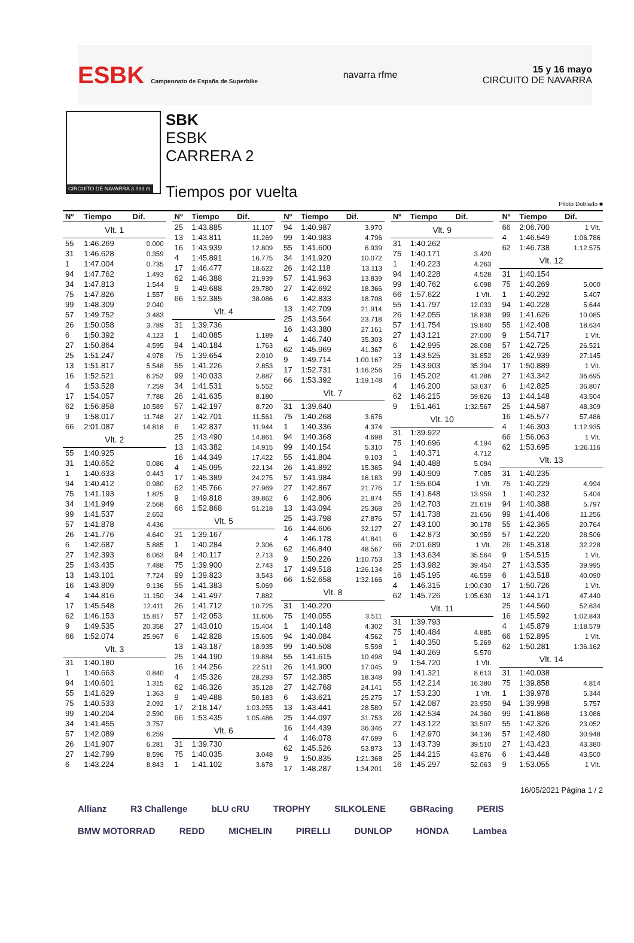ESBK Campeonato de España de Superbike
navarra rfme
15 y 16 mayo
CIRCUITO DE NAVARRA
CIRCUITO DE NAVARRA 3.933 m.
SBK
ESBK
CARRERA 2
Tiempos por vuelta
Piloto Doblado ■
| Nº | Tiempo | Dif. |
| --- | --- | --- |
| Vlt. 1 | | |
| 55 | 1:46.269 | 0.000 |
| 31 | 1:46.628 | 0.359 |
| 1 | 1:47.004 | 0.735 |
| 94 | 1:47.762 | 1.493 |
| 34 | 1:47.813 | 1.544 |
| 75 | 1:47.826 | 1.557 |
| 99 | 1:48.309 | 2.040 |
| 57 | 1:49.752 | 3.483 |
| 26 | 1:50.058 | 3.789 |
| 6 | 1:50.392 | 4.123 |
| 27 | 1:50.864 | 4.595 |
| 25 | 1:51.247 | 4.978 |
| 13 | 1:51.817 | 5.548 |
| 16 | 1:52.521 | 6.252 |
| 4 | 1:53.528 | 7.259 |
| 17 | 1:54.057 | 7.788 |
| 62 | 1:56.858 | 10.589 |
| 9 | 1:58.017 | 11.748 |
| 66 | 2:01.087 | 14.818 |
| Vlt. 2 | | |
| 55 | 1:40.925 | |
| 31 | 1:40.652 | 0.086 |
| 1 | 1:40.633 | 0.443 |
| 94 | 1:40.412 | 0.980 |
| 75 | 1:41.193 | 1.825 |
| 34 | 1:41.949 | 2.568 |
| 99 | 1:41.537 | 2.652 |
| 57 | 1:41.878 | 4.436 |
| 26 | 1:41.776 | 4.640 |
| 6 | 1:42.687 | 5.885 |
| 27 | 1:42.393 | 6.063 |
| 25 | 1:43.435 | 7.488 |
| 13 | 1:43.101 | 7.724 |
| 16 | 1:43.809 | 9.136 |
| 4 | 1:44.816 | 11.150 |
| 17 | 1:45.548 | 12.411 |
| 62 | 1:46.153 | 15.817 |
| 9 | 1:49.535 | 20.358 |
| 66 | 1:52.074 | 25.967 |
| Vlt. 3 | | |
| 31 | 1:40.180 | |
| 1 | 1:40.663 | 0.840 |
| 94 | 1:40.601 | 1.315 |
| 55 | 1:41.629 | 1.363 |
| 75 | 1:40.533 | 2.092 |
| 99 | 1:40.204 | 2.590 |
| 34 | 1:41.455 | 3.757 |
| 57 | 1:42.089 | 6.259 |
| 26 | 1:41.907 | 6.281 |
| 27 | 1:42.799 | 8.596 |
| 6 | 1:43.224 | 8.843 |
| Nº | Tiempo | Dif. |
| --- | --- | --- |
| 25 | 1:43.885 | 11.107 |
| 13 | 1:43.811 | 11.269 |
| 16 | 1:43.939 | 12.809 |
| 4 | 1:45.891 | 16.775 |
| 17 | 1:46.477 | 18.622 |
| 62 | 1:46.388 | 21.939 |
| 9 | 1:49.688 | 29.780 |
| 66 | 1:52.385 | 38.086 |
| Vlt. 4 | | |
| 31 | 1:39.736 | |
| 1 | 1:40.085 | 1.189 |
| 94 | 1:40.184 | 1.763 |
| 75 | 1:39.654 | 2.010 |
| 55 | 1:41.226 | 2.853 |
| 99 | 1:40.033 | 2.887 |
| 34 | 1:41.531 | 5.552 |
| 26 | 1:41.635 | 8.180 |
| 57 | 1:42.197 | 8.720 |
| 27 | 1:42.701 | 11.561 |
| 6 | 1:42.837 | 11.944 |
| 25 | 1:43.490 | 14.861 |
| 13 | 1:43.382 | 14.915 |
| 16 | 1:44.349 | 17.422 |
| 4 | 1:45.095 | 22.134 |
| 17 | 1:45.389 | 24.275 |
| 62 | 1:45.766 | 27.969 |
| 9 | 1:49.818 | 39.862 |
| 66 | 1:52.868 | 51.218 |
| Vlt. 5 | | |
| 31 | 1:39.167 | |
| 1 | 1:40.284 | 2.306 |
| 94 | 1:40.117 | 2.713 |
| 75 | 1:39.900 | 2.743 |
| 99 | 1:39.823 | 3.543 |
| 55 | 1:41.383 | 5.069 |
| 34 | 1:41.497 | 7.882 |
| 26 | 1:41.712 | 10.725 |
| 57 | 1:42.053 | 11.606 |
| 27 | 1:43.010 | 15.404 |
| 6 | 1:42.828 | 15.605 |
| 13 | 1:43.187 | 18.935 |
| 25 | 1:44.190 | 19.884 |
| 16 | 1:44.256 | 22.511 |
| 4 | 1:45.326 | 28.293 |
| 62 | 1:46.326 | 35.128 |
| 9 | 1:49.488 | 50.183 |
| 17 | 2:18.147 | 1:03.255 |
| 66 | 1:53.435 | 1:05.486 |
| Vlt. 6 | | |
| 31 | 1:39.730 | |
| 75 | 1:40.035 | 3.048 |
| 1 | 1:41.102 | 3.678 |
| Nº | Tiempo | Dif. |
| --- | --- | --- |
| 94 | 1:40.987 | 3.970 |
| 99 | 1:40.983 | 4.796 |
| 55 | 1:41.600 | 6.939 |
| 34 | 1:41.920 | 10.072 |
| 26 | 1:42.118 | 13.113 |
| 57 | 1:41.963 | 13.839 |
| 27 | 1:42.692 | 18.366 |
| 6 | 1:42.833 | 18.708 |
| 13 | 1:42.709 | 21.914 |
| 25 | 1:43.564 | 23.718 |
| 16 | 1:43.380 | 27.161 |
| 4 | 1:46.740 | 35.303 |
| 62 | 1:45.969 | 41.367 |
| 9 | 1:49.714 | 1:00.167 |
| 17 | 1:52.731 | 1:16.256 |
| 66 | 1:53.392 | 1:19.148 |
| Vlt. 7 | | |
| 31 | 1:39.640 | |
| 75 | 1:40.268 | 3.676 |
| 1 | 1:40.336 | 4.374 |
| 94 | 1:40.368 | 4.698 |
| 99 | 1:40.154 | 5.310 |
| 55 | 1:41.804 | 9.103 |
| 26 | 1:41.892 | 15.365 |
| 57 | 1:41.984 | 16.183 |
| 27 | 1:42.867 | 21.776 |
| 6 | 1:42.806 | 21.874 |
| 13 | 1:43.094 | 25.368 |
| 25 | 1:43.798 | 27.876 |
| 16 | 1:44.606 | 32.127 |
| 4 | 1:46.178 | 41.841 |
| 62 | 1:46.840 | 48.567 |
| 9 | 1:50.226 | 1:10.753 |
| 17 | 1:49.518 | 1:26.134 |
| 66 | 1:52.658 | 1:32.166 |
| Vlt. 8 | | |
| 31 | 1:40.220 | |
| 75 | 1:40.055 | 3.511 |
| 1 | 1:40.148 | 4.302 |
| 94 | 1:40.084 | 4.562 |
| 99 | 1:40.508 | 5.598 |
| 55 | 1:41.615 | 10.498 |
| 26 | 1:41.900 | 17.045 |
| 57 | 1:42.385 | 18.348 |
| 27 | 1:42.768 | 24.141 |
| 6 | 1:43.621 | 25.275 |
| 13 | 1:43.441 | 28.589 |
| 25 | 1:44.097 | 31.753 |
| 16 | 1:44.439 | 36.346 |
| 4 | 1:46.078 | 47.699 |
| 62 | 1:45.526 | 53.873 |
| 9 | 1:50.835 | 1:21.368 |
| 17 | 1:48.287 | 1:34.201 |
| Nº | Tiempo | Dif. |
| --- | --- | --- |
| Vlt. 9 | | |
| 31 | 1:40.262 | |
| 75 | 1:40.171 | 3.420 |
| 1 | 1:40.223 | 4.263 |
| 94 | 1:40.228 | 4.528 |
| 99 | 1:40.762 | 6.098 |
| 66 | 1:57.622 | 1 Vlt. |
| 55 | 1:41.797 | 12.033 |
| 26 | 1:42.055 | 18.838 |
| 57 | 1:41.754 | 19.840 |
| 27 | 1:43.121 | 27.000 |
| 6 | 1:42.995 | 28.008 |
| 13 | 1:43.525 | 31.852 |
| 25 | 1:43.903 | 35.394 |
| 16 | 1:45.202 | 41.286 |
| 4 | 1:46.200 | 53.637 |
| 62 | 1:46.215 | 59.826 |
| 9 | 1:51.461 | 1:32.567 |
| Vlt. 10 | | |
| 31 | 1:39.922 | |
| 75 | 1:40.696 | 4.194 |
| 1 | 1:40.371 | 4.712 |
| 94 | 1:40.488 | 5.094 |
| 99 | 1:40.909 | 7.085 |
| 17 | 1:55.604 | 1 Vlt. |
| 55 | 1:41.848 | 13.959 |
| 26 | 1:42.703 | 21.619 |
| 57 | 1:41.738 | 21.656 |
| 27 | 1:43.100 | 30.178 |
| 6 | 1:42.873 | 30.959 |
| 66 | 2:01.689 | 1 Vlt. |
| 13 | 1:43.634 | 35.564 |
| 25 | 1:43.982 | 39.454 |
| 16 | 1:45.195 | 46.559 |
| 4 | 1:46.315 | 1:00.030 |
| 62 | 1:45.726 | 1:05.630 |
| Vlt. 11 | | |
| 31 | 1:39.793 | |
| 75 | 1:40.484 | 4.885 |
| 1 | 1:40.350 | 5.269 |
| 94 | 1:40.269 | 5.570 |
| 9 | 1:54.720 | 1 Vlt. |
| 99 | 1:41.321 | 8.613 |
| 55 | 1:42.214 | 16.380 |
| 17 | 1:53.230 | 1 Vlt. |
| 57 | 1:42.087 | 23.950 |
| 26 | 1:42.534 | 24.360 |
| 27 | 1:43.122 | 33.507 |
| 6 | 1:42.970 | 34.136 |
| 13 | 1:43.739 | 39.510 |
| 25 | 1:44.215 | 43.876 |
| 16 | 1:45.297 | 52.063 |
| Nº | Tiempo | Dif. |
| --- | --- | --- |
| 66 | 2:06.700 | 1 Vlt. |
| 4 | 1:46.549 | 1:06.786 |
| 62 | 1:46.738 | 1:12.575 |
| Vlt. 12 | | |
| 31 | 1:40.154 | |
| 75 | 1:40.269 | 5.000 |
| 1 | 1:40.292 | 5.407 |
| 94 | 1:40.228 | 5.644 |
| 99 | 1:41.626 | 10.085 |
| 55 | 1:42.408 | 18.634 |
| 9 | 1:54.717 | 1 Vlt. |
| 57 | 1:42.725 | 26.521 |
| 26 | 1:42.939 | 27.145 |
| 17 | 1:50.889 | 1 Vlt. |
| 27 | 1:43.342 | 36.695 |
| 6 | 1:42.825 | 36.807 |
| 13 | 1:44.148 | 43.504 |
| 25 | 1:44.587 | 48.309 |
| 16 | 1:45.577 | 57.486 |
| 4 | 1:46.303 | 1:12.935 |
| 66 | 1:56.063 | 1 Vlt. |
| 62 | 1:53.695 | 1:26.116 |
| Vlt. 13 | | |
| 31 | 1:40.235 | |
| 75 | 1:40.229 | 4.994 |
| 1 | 1:40.232 | 5.404 |
| 94 | 1:40.388 | 5.797 |
| 99 | 1:41.406 | 11.256 |
| 55 | 1:42.365 | 20.764 |
| 57 | 1:42.220 | 28.506 |
| 26 | 1:45.318 | 32.228 |
| 9 | 1:54.515 | 1 Vlt. |
| 27 | 1:43.535 | 39.995 |
| 6 | 1:43.518 | 40.090 |
| 17 | 1:50.726 | 1 Vlt. |
| 13 | 1:44.171 | 47.440 |
| 25 | 1:44.560 | 52.634 |
| 16 | 1:45.592 | 1:02.843 |
| 4 | 1:45.879 | 1:18.579 |
| 66 | 1:52.895 | 1 Vlt. |
| 62 | 1:50.281 | 1:36.162 |
| Vlt. 14 | | |
| 31 | 1:40.038 | |
| 75 | 1:39.858 | 4.814 |
| 1 | 1:39.978 | 5.344 |
| 94 | 1:39.998 | 5.757 |
| 99 | 1:41.868 | 13.086 |
| 55 | 1:42.326 | 23.052 |
| 57 | 1:42.480 | 30.948 |
| 27 | 1:43.423 | 43.380 |
| 6 | 1:43.448 | 43.500 |
| 9 | 1:53.055 | 1 Vlt. |
16/05/2021 Página 1 / 2
Allianz R3 Challenge bLU cRU TROPHY SILKOLENE GBRacing PERIS BMW MOTORRAD REDD MICHELIN PIRELLI DUNLOP HONDA Lambea